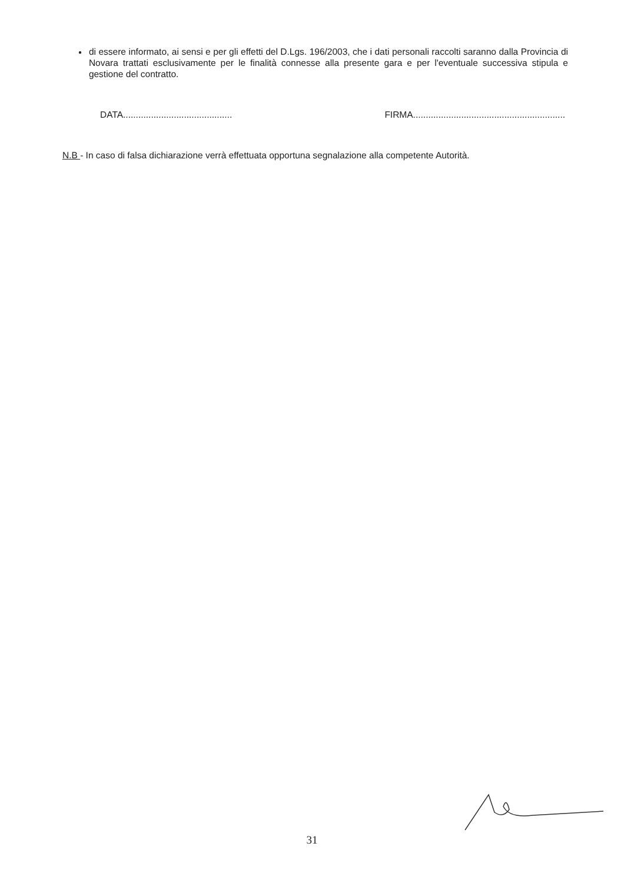●
di essere informato, ai sensi e per gli effetti del D.Lgs. 196/2003, che i dati personali raccolti saranno dalla Provincia di Novara trattati esclusivamente per le finalità connesse alla presente gara e per l'eventuale successiva stipula e gestione del contratto.
DATA........................................... FIRMA............................................................
N.B - In caso di falsa dichiarazione verrà effettuata opportuna segnalazione alla competente Autorità.
31